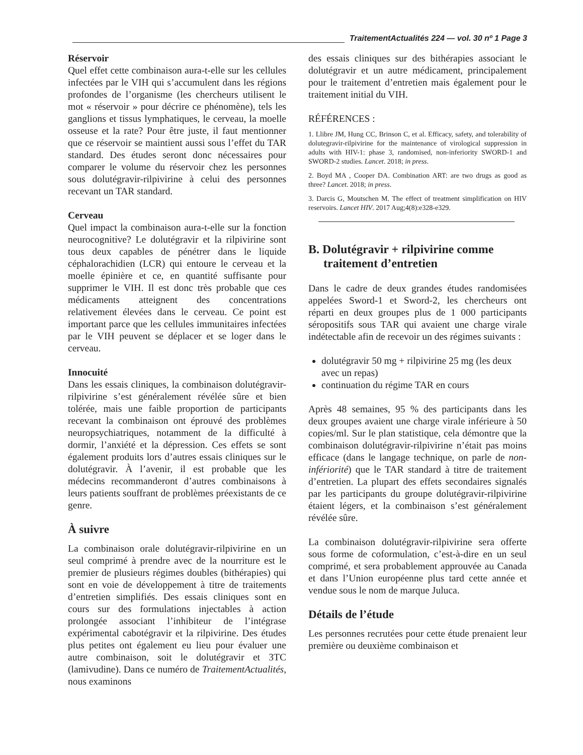TraitementActualités 224 — vol. 30 nº 1 Page 3
Réservoir
Quel effet cette combinaison aura-t-elle sur les cellules infectées par le VIH qui s’accumulent dans les régions profondes de l’organisme (les chercheurs utilisent le mot « réservoir » pour décrire ce phénomène), tels les ganglions et tissus lymphatiques, le cerveau, la moelle osseuse et la rate? Pour être juste, il faut mentionner que ce réservoir se maintient aussi sous l’effet du TAR standard. Des études seront donc nécessaires pour comparer le volume du réservoir chez les personnes sous dolutégravir-rilpivirine à celui des personnes recevant un TAR standard.
Cerveau
Quel impact la combinaison aura-t-elle sur la fonction neurocognitive? Le dolutégravir et la rilpivirine sont tous deux capables de pénétrer dans le liquide céphalorachidien (LCR) qui entoure le cerveau et la moelle épinière et ce, en quantité suffisante pour supprimer le VIH. Il est donc très probable que ces médicaments atteignent des concentrations relativement élevées dans le cerveau. Ce point est important parce que les cellules immunitaires infectées par le VIH peuvent se déplacer et se loger dans le cerveau.
Innocuité
Dans les essais cliniques, la combinaison dolutégravir-rilpivirine s’est généralement révélée sûre et bien tolérée, mais une faible proportion de participants recevant la combinaison ont éprouvé des problèmes neuropsychiatriques, notamment de la difficulté à dormir, l’anxiété et la dépression. Ces effets se sont également produits lors d’autres essais cliniques sur le dolutégravir. À l’avenir, il est probable que les médecins recommanderont d’autres combinaisons à leurs patients souffrant de problèmes préexistants de ce genre.
À suivre
La combinaison orale dolutégravir-rilpivirine en un seul comprimé à prendre avec de la nourriture est le premier de plusieurs régimes doubles (bithérapies) qui sont en voie de développement à titre de traitements d’entretien simplifiés. Des essais cliniques sont en cours sur des formulations injectables à action prolongée associant l’inhibiteur de l’intégrase expérimental cabotégravir et la rilpivirine. Des études plus petites ont également eu lieu pour évaluer une autre combinaison, soit le dolutégravir et 3TC (lamivudine). Dans ce numéro de TraitementActualités, nous examinons
des essais cliniques sur des bithérapies associant le dolutégravir et un autre médicament, principalement pour le traitement d’entretien mais également pour le traitement initial du VIH.
RÉFÉRENCES :
1. Llibre JM, Hung CC, Brinson C, et al. Efficacy, safety, and tolerability of dolutegravir-rilpivirine for the maintenance of virological suppression in adults with HIV-1: phase 3, randomised, non-inferiority SWORD-1 and SWORD-2 studies. Lancet. 2018; in press.
2. Boyd MA , Cooper DA. Combination ART: are two drugs as good as three? Lancet. 2018; in press.
3. Darcis G, Moutschen M. The effect of treatment simplification on HIV reservoirs. Lancet HIV. 2017 Aug;4(8):e328-e329.
B. Dolutégravir + rilpivirine comme
traitement d’entretien
Dans le cadre de deux grandes études randomisées appelées Sword-1 et Sword-2, les chercheurs ont réparti en deux groupes plus de 1 000 participants séropositifs sous TAR qui avaient une charge virale indétectable afin de recevoir un des régimes suivants :
dolutégravir 50 mg + rilpivirine 25 mg (les deux avec un repas)
continuation du régime TAR en cours
Après 48 semaines, 95 % des participants dans les deux groupes avaient une charge virale inférieure à 50 copies/ml. Sur le plan statistique, cela démontre que la combinaison dolutégravir-rilpivirine n’était pas moins efficace (dans le langage technique, on parle de non-infériorité) que le TAR standard à titre de traitement d’entretien. La plupart des effets secondaires signalés par les participants du groupe dolutégravir-rilpivirine étaient légers, et la combinaison s’est généralement révélée sûre.
La combinaison dolutégravir-rilpivirine sera offerte sous forme de coformulation, c’est-à-dire en un seul comprimé, et sera probablement approuvée au Canada et dans l’Union européenne plus tard cette année et vendue sous le nom de marque Juluca.
Détails de l’étude
Les personnes recrutées pour cette étude prenaient leur première ou deuxième combinaison et